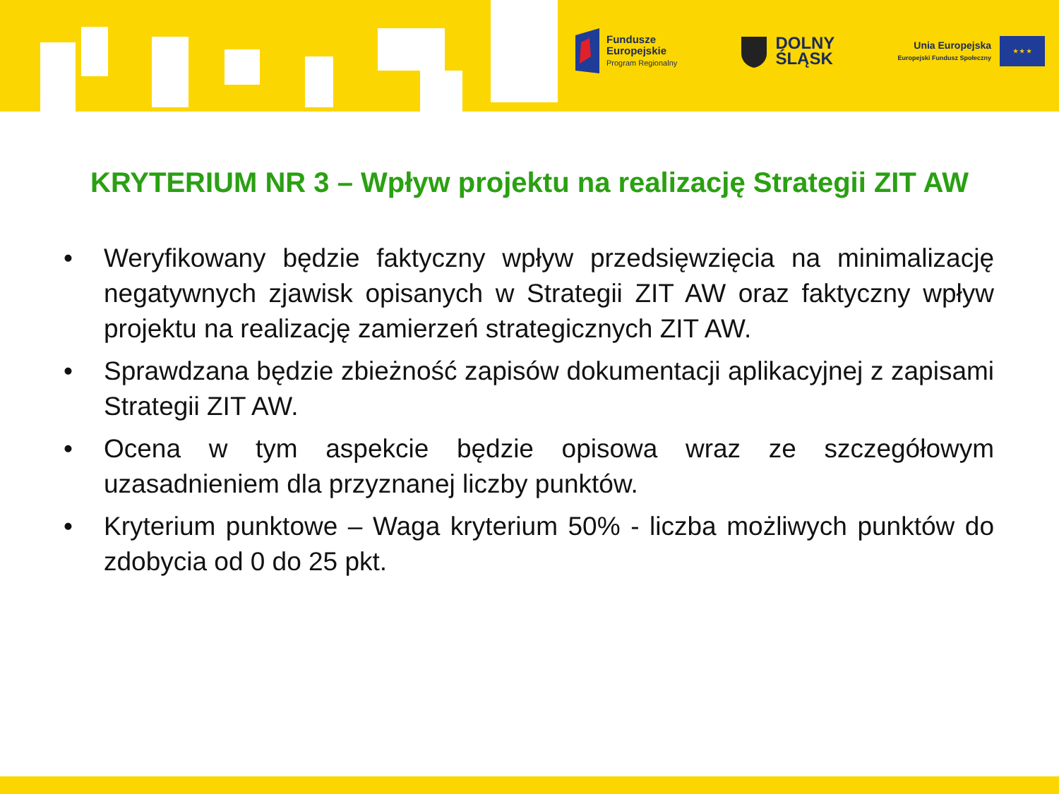Fundusze
Europejskie
Program Regionalny
DOLNY
ŚLĄSK
Unia Europejska
Europejski Fundusz Społeczny
★ ★ ★
KRYTERIUM NR 3 – Wpływ projektu na realizację Strategii ZIT AW
• Weryfikowany będzie faktyczny wpływ przedsięwzięcia na minimalizację negatywnych zjawisk opisanych w Strategii ZIT AW oraz faktyczny wpływ projektu na realizację zamierzeń strategicznych ZIT AW.
• Sprawdzana będzie zbieżność zapisów dokumentacji aplikacyjnej z zapisami Strategii ZIT AW.
• Ocena w tym aspekcie będzie opisowa wraz ze szczegółowym uzasadnieniem dla przyznanej liczby punktów.
• Kryterium punktowe – Waga kryterium 50% - liczba możliwych punktów do zdobycia od 0 do 25 pkt.